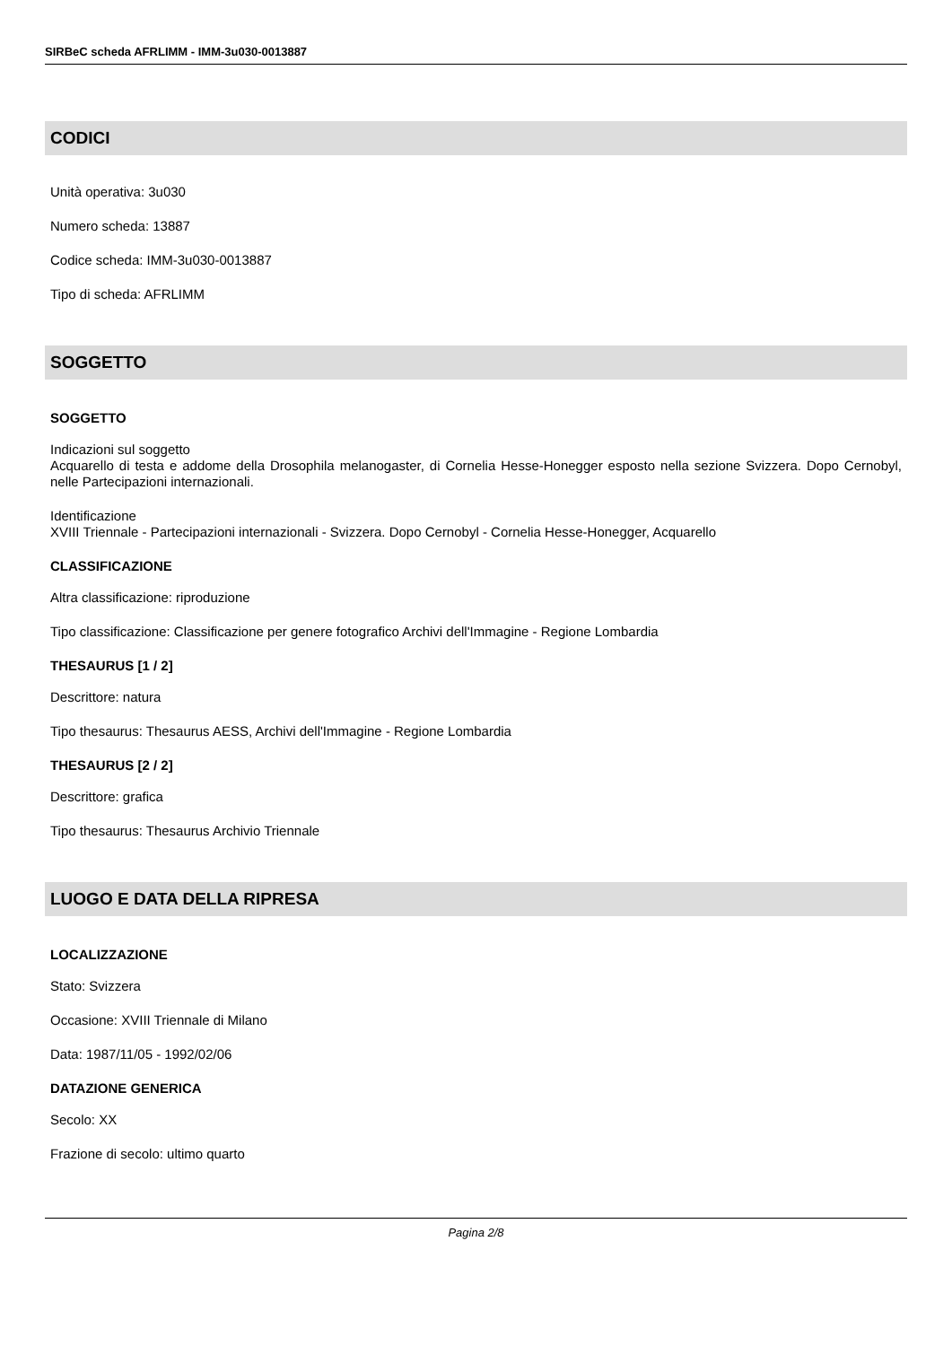SIRBeC scheda AFRLIMM - IMM-3u030-0013887
CODICI
Unità operativa: 3u030
Numero scheda: 13887
Codice scheda: IMM-3u030-0013887
Tipo di scheda: AFRLIMM
SOGGETTO
SOGGETTO
Indicazioni sul soggetto
Acquarello di testa e addome della Drosophila melanogaster, di Cornelia Hesse-Honegger esposto nella sezione Svizzera. Dopo Cernobyl, nelle Partecipazioni internazionali.
Identificazione
XVIII Triennale - Partecipazioni internazionali - Svizzera. Dopo Cernobyl - Cornelia Hesse-Honegger, Acquarello
CLASSIFICAZIONE
Altra classificazione: riproduzione
Tipo classificazione: Classificazione per genere fotografico Archivi dell'Immagine - Regione Lombardia
THESAURUS [1 / 2]
Descrittore: natura
Tipo thesaurus: Thesaurus AESS, Archivi dell'Immagine - Regione Lombardia
THESAURUS [2 / 2]
Descrittore: grafica
Tipo thesaurus: Thesaurus Archivio Triennale
LUOGO E DATA DELLA RIPRESA
LOCALIZZAZIONE
Stato: Svizzera
Occasione: XVIII Triennale di Milano
Data: 1987/11/05 - 1992/02/06
DATAZIONE GENERICA
Secolo: XX
Frazione di secolo: ultimo quarto
Pagina 2/8